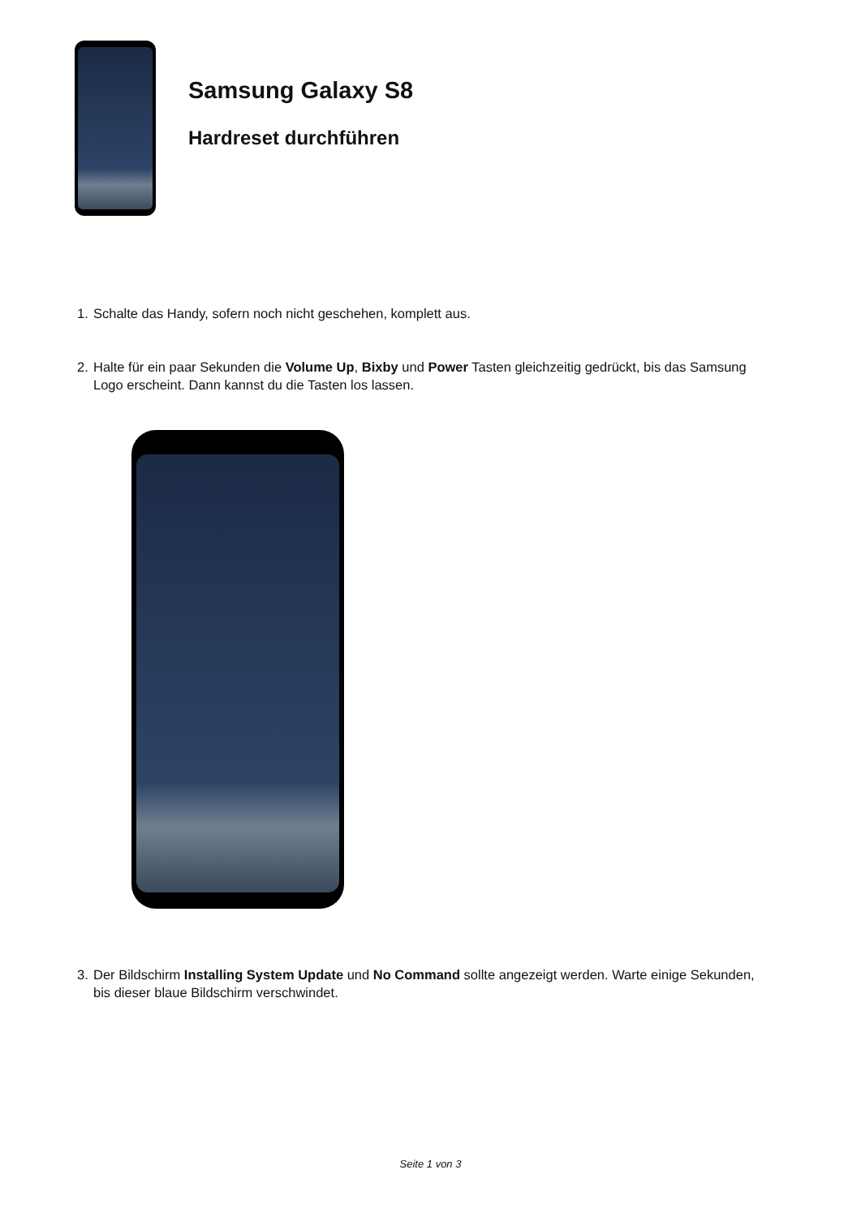Samsung Galaxy S8
Hardreset durchführen
1. Schalte das Handy, sofern noch nicht geschehen, komplett aus.
2. Halte für ein paar Sekunden die Volume Up, Bixby und Power Tasten gleichzeitig gedrückt, bis das Samsung Logo erscheint. Dann kannst du die Tasten los lassen.
3. Der Bildschirm Installing System Update und No Command sollte angezeigt werden. Warte einige Sekunden, bis dieser blaue Bildschirm verschwindet.
Seite 1 von 3